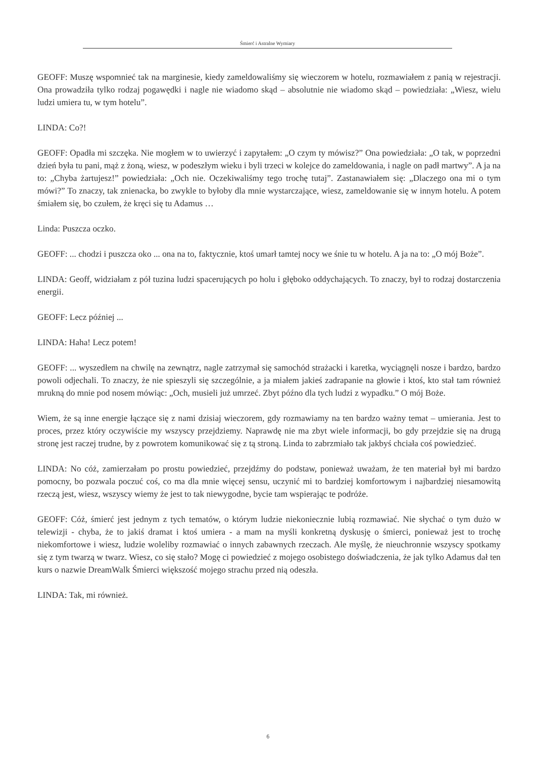Śmierć i Astralne Wymiary
GEOFF: Muszę wspomnieć tak na marginesie, kiedy zameldowaliśmy się wieczorem w hotelu, rozmawiałem z panią w rejestracji. Ona prowadziła tylko rodzaj pogawędki i nagle nie wiadomo skąd – absolutnie nie wiadomo skąd – powiedziała: „Wiesz, wielu ludzi umiera tu, w tym hotelu”.
LINDA: Co?!
GEOFF: Opadła mi szczęka. Nie mogłem w to uwierzyć i zapytałem: „O czym ty mówisz?” Ona powiedziała: „O tak, w poprzedni dzień była tu pani, mąż z żoną, wiesz, w podeszłym wieku i byli trzeci w kolejce do zameldowania, i nagle on padł martwy”. A ja na to: „Chyba żartujesz!” powiedziała: „Och nie. Oczekiwaliśmy tego trochę tutaj”. Zastanawiałem się: „Dlaczego ona mi o tym mówi?” To znaczy, tak znienacka, bo zwykle to byłoby dla mnie wystarczające, wiesz, zameldowanie się w innym hotelu. A potem śmiałem się, bo czułem, że kręci się tu Adamus …
Linda: Puszcza oczko.
GEOFF: ... chodzi i puszcza oko ... ona na to, faktycznie, ktoś umarł tamtej nocy we śnie tu w hotelu. A ja na to: „O mój Boże”.
LINDA: Geoff, widziałam z pół tuzina ludzi spacerujących po holu i głęboko oddychających. To znaczy, był to rodzaj dostarczenia energii.
GEOFF: Lecz później ...
LINDA: Haha! Lecz potem!
GEOFF: ... wyszedłem na chwilę na zewnątrz, nagle zatrzymał się samochód strażacki i karetka, wyciągnęli nosze i bardzo, bardzo powoli odjechali. To znaczy, że nie spieszyli się szczególnie, a ja miałem jakieś zadrapanie na głowie i ktoś, kto stał tam również mrukną do mnie pod nosem mówiąc: „Och, musieli już umrzeć. Zbyt późno dla tych ludzi z wypadku.” O mój Boże.
Wiem, że są inne energie łączące się z nami dzisiaj wieczorem, gdy rozmawiamy na ten bardzo ważny temat – umierania. Jest to proces, przez który oczywiście my wszyscy przejdziemy. Naprawdę nie ma zbyt wiele informacji, bo gdy przejdzie się na drugą stronę jest raczej trudne, by z powrotem komunikować się z tą stroną. Linda to zabrzmiało tak jakbyś chciała coś powiedzieć.
LINDA: No cóż, zamierzałam po prostu powiedzieć, przejdźmy do podstaw, ponieważ uważam, że ten materiał był mi bardzo pomocny, bo pozwala poczuć coś, co ma dla mnie więcej sensu, uczynić mi to bardziej komfortowym i najbardziej niesamowitą rzeczą jest, wiesz, wszyscy wiemy że jest to tak niewygodne, bycie tam wspierając te podróże.
GEOFF: Cóż, śmierć jest jednym z tych tematów, o którym ludzie niekoniecznie lubią rozmawiać. Nie słychać o tym dużo w telewizji - chyba, że to jakiś dramat i ktoś umiera - a mam na myśli konkretną dyskusję o śmierci, ponieważ jest to trochę niekomfortowe i wiesz, ludzie woleliby rozmawiać o innych zabawnych rzeczach. Ale myślę, że nieuchronnie wszyscy spotkamy się z tym twarzą w twarz. Wiesz, co się stało? Mogę ci powiedzieć z mojego osobistego doświadczenia, że jak tylko Adamus dał ten kurs o nazwie DreamWalk Śmierci większość mojego strachu przed nią odeszła.
LINDA: Tak, mi również.
6